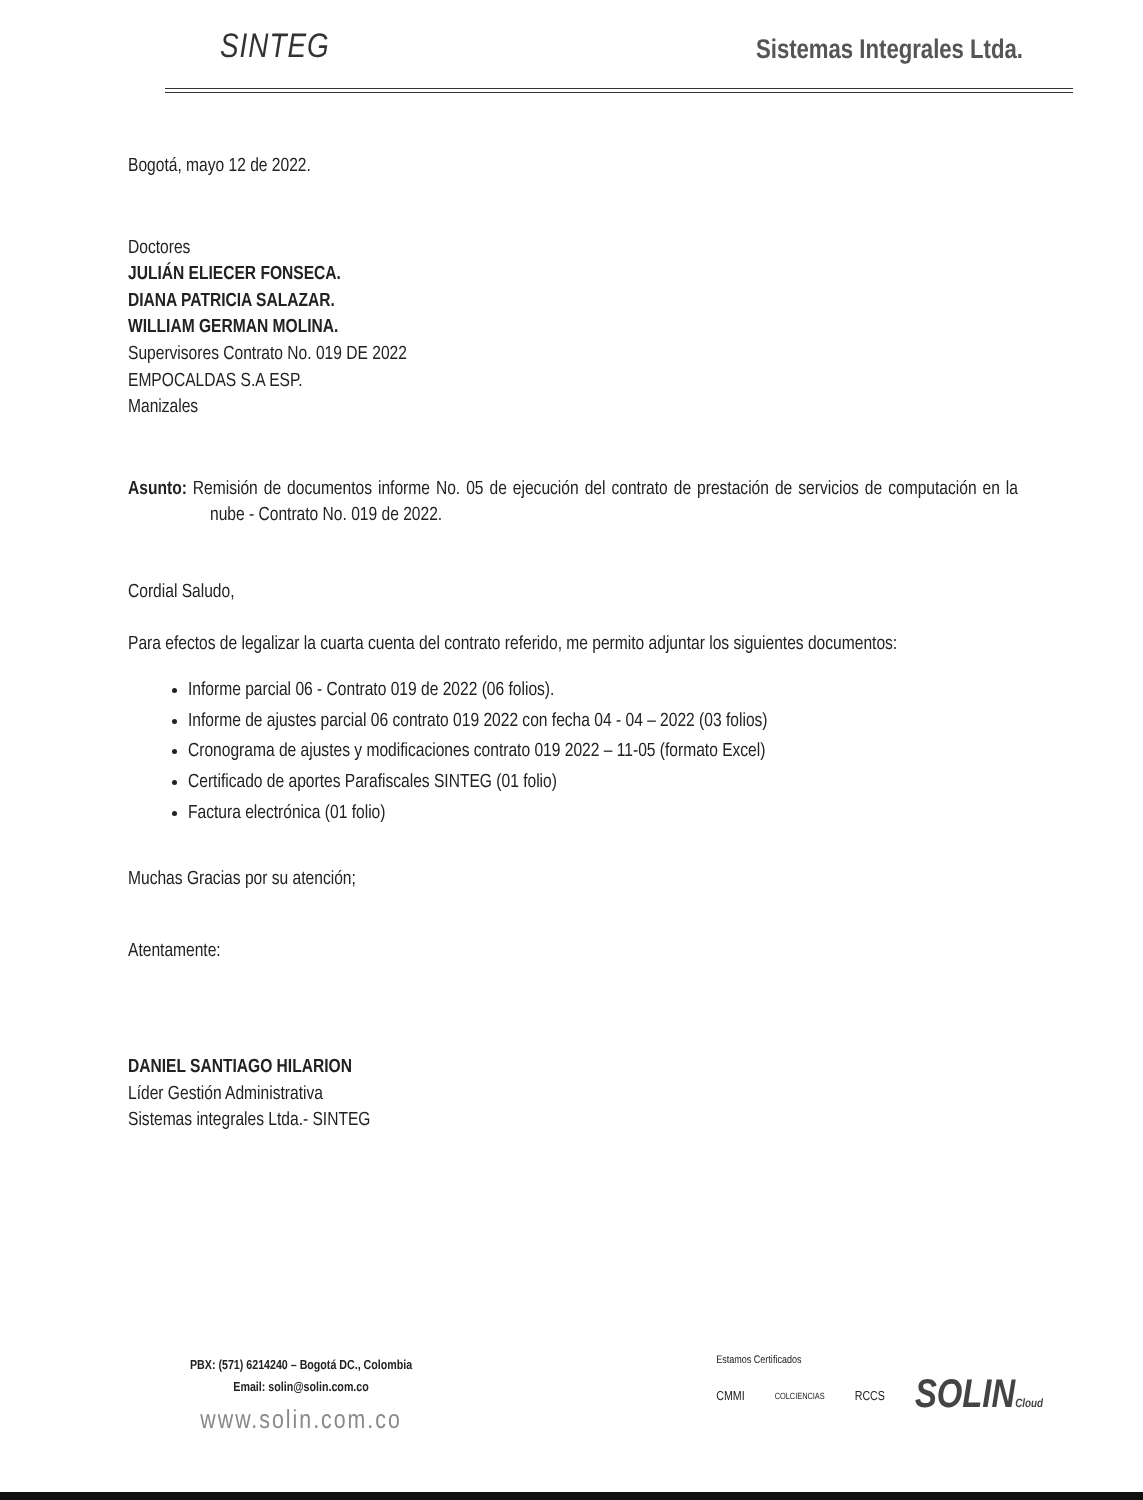SINTEG
Sistemas Integrales Ltda.
Bogotá, mayo 12 de 2022.
Doctores
JULIÁN ELIECER FONSECA.
DIANA PATRICIA SALAZAR.
WILLIAM GERMAN MOLINA.
Supervisores Contrato No. 019 DE 2022
EMPOCALDAS S.A ESP.
Manizales
Asunto: Remisión de documentos informe No. 05 de ejecución del contrato de prestación de servicios de computación en la nube - Contrato No. 019 de 2022.
Cordial Saludo,
Para efectos de legalizar la cuarta cuenta del contrato referido, me permito adjuntar los siguientes documentos:
Informe parcial 06 - Contrato 019 de 2022 (06 folios).
Informe de ajustes parcial 06 contrato 019 2022 con fecha 04 - 04 – 2022 (03 folios)
Cronograma de ajustes y modificaciones contrato 019 2022 – 11-05 (formato Excel)
Certificado de aportes Parafiscales SINTEG (01 folio)
Factura electrónica (01 folio)
Muchas Gracias por su atención;
Atentamente:
DANIEL SANTIAGO HILARION
Líder Gestión Administrativa
Sistemas integrales Ltda.- SINTEG
PBX: (571) 6214240 – Bogotá DC., Colombia
Email: solin@solin.com.co
www.solin.com.co
Estamos Certificados
CMMI COLCIENCIAS RCCS SOLINCloud